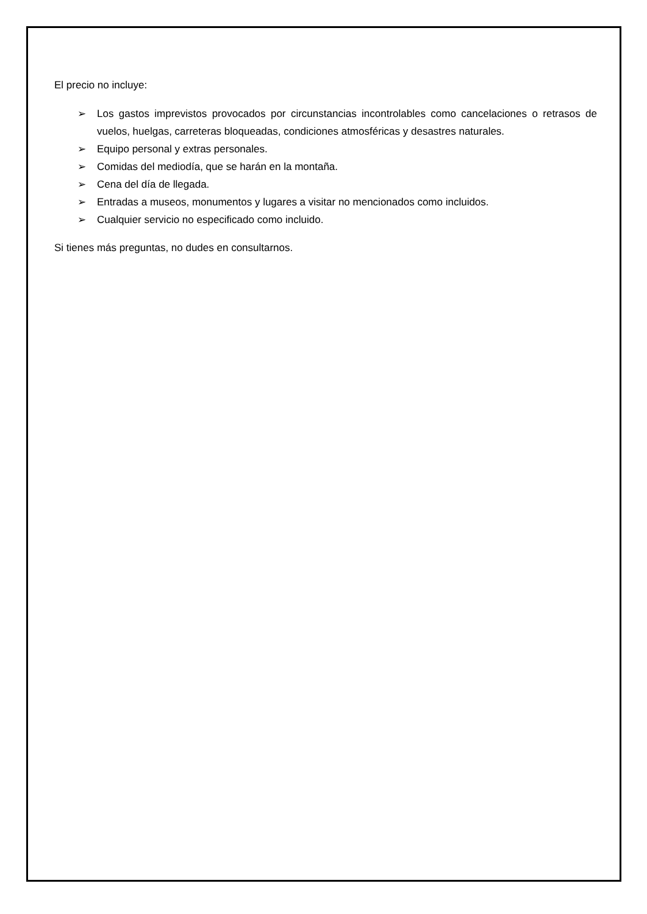El precio no incluye:
➢ Los gastos imprevistos provocados por circunstancias incontrolables como cancelaciones o retrasos de vuelos, huelgas, carreteras bloqueadas, condiciones atmosféricas y desastres naturales.
➢ Equipo personal y extras personales.
➢ Comidas del mediodía, que se harán en la montaña.
➢ Cena del día de llegada.
➢ Entradas a museos, monumentos y lugares a visitar no mencionados como incluidos.
➢ Cualquier servicio no especificado como incluido.
Si tienes más preguntas, no dudes en consultarnos.